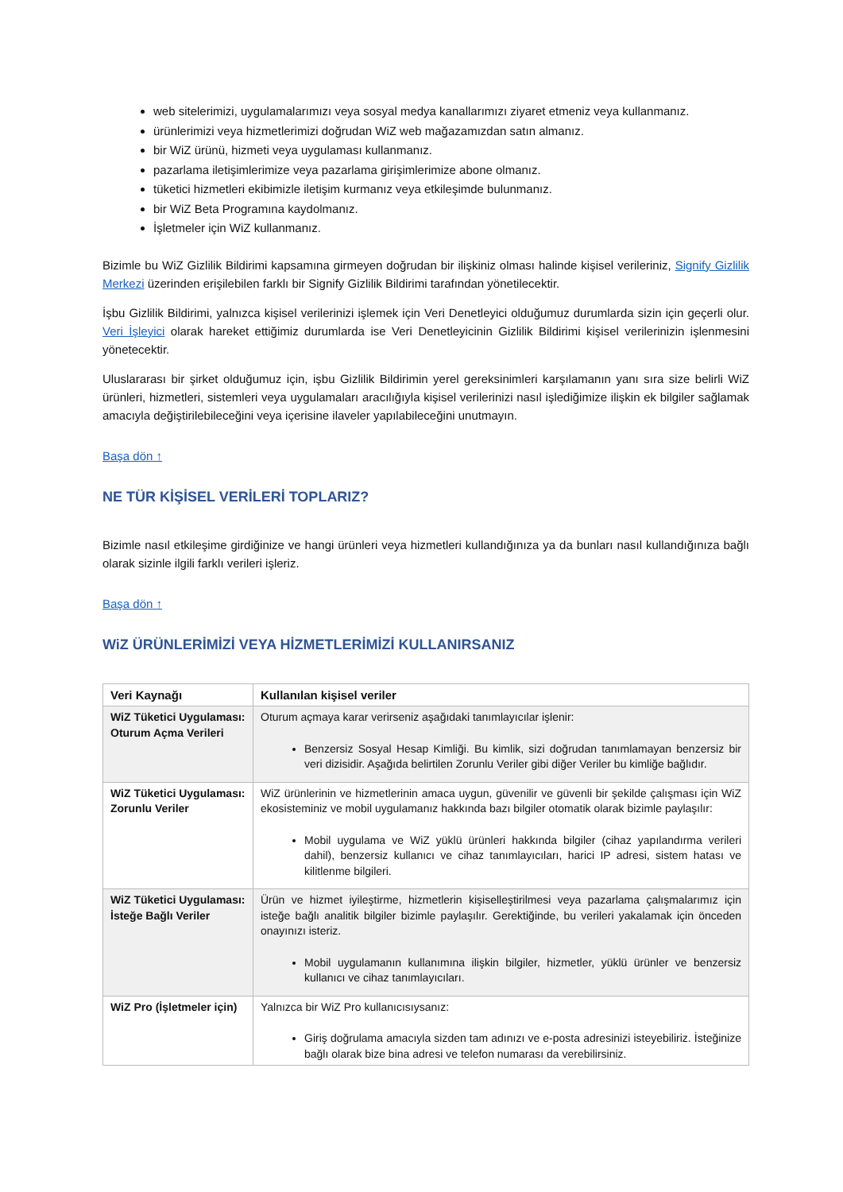web sitelerimizi, uygulamalarımızı veya sosyal medya kanallarımızı ziyaret etmeniz veya kullanmanız.
ürünlerimizi veya hizmetlerimizi doğrudan WiZ web mağazamızdan satın almanız.
bir WiZ ürünü, hizmeti veya uygulaması kullanmanız.
pazarlama iletişimlerimize veya pazarlama girişimlerimize abone olmanız.
tüketici hizmetleri ekibimizle iletişim kurmanız veya etkileşimde bulunmanız.
bir WiZ Beta Programına kaydolmanız.
İşletmeler için WiZ kullanmanız.
Bizimle bu WiZ Gizlilik Bildirimi kapsamına girmeyen doğrudan bir ilişkiniz olması halinde kişisel verileriniz, Signify Gizlilik Merkezi üzerinden erişilebilen farklı bir Signify Gizlilik Bildirimi tarafından yönetilecektir.
İşbu Gizlilik Bildirimi, yalnızca kişisel verilerinizi işlemek için Veri Denetleyici olduğumuz durumlarda sizin için geçerli olur. Veri İşleyici olarak hareket ettiğimiz durumlarda ise Veri Denetleyicinin Gizlilik Bildirimi kişisel verilerinizin işlenmesini yönetecektir.
Uluslararası bir şirket olduğumuz için, işbu Gizlilik Bildirimin yerel gereksinimleri karşılamanın yanı sıra size belirli WiZ ürünleri, hizmetleri, sistemleri veya uygulamaları aracılığıyla kişisel verilerinizi nasıl işlediğimize ilişkin ek bilgiler sağlamak amacıyla değiştirilebileceğini veya içerisine ilaveler yapılabileceğini unutmayın.
Başa dön ↑
NE TÜR KİŞİSEL VERİLERİ TOPLARIZ?
Bizimle nasıl etkileşime girdiğinize ve hangi ürünleri veya hizmetleri kullandığınıza ya da bunları nasıl kullandığınıza bağlı olarak sizinle ilgili farklı verileri işleriz.
Başa dön ↑
WiZ ÜRÜNLERİMİZİ VEYA HİZMETLERİMİZİ KULLANIRSANIZ
| Veri Kaynağı | Kullanılan kişisel veriler |
| --- | --- |
| WiZ Tüketici Uygulaması: Oturum Açma Verileri | Oturum açmaya karar verirseniz aşağıdaki tanımlayıcılar işlenir: Benzersiz Sosyal Hesap Kimliği. Bu kimlik, sizi doğrudan tanımlamayan benzersiz bir veri dizisidir. Aşağıda belirtilen Zorunlu Veriler gibi diğer Veriler bu kimliğe bağlıdır. |
| WiZ Tüketici Uygulaması: Zorunlu Veriler | WiZ ürünlerinin ve hizmetlerinin amaca uygun, güvenilir ve güvenli bir şekilde çalışması için WiZ ekosisteminiz ve mobil uygulamanız hakkında bazı bilgiler otomatik olarak bizimle paylaşılır: Mobil uygulama ve WiZ yüklü ürünleri hakkında bilgiler (cihaz yapılandırma verileri dahil), benzersiz kullanıcı ve cihaz tanımlayıcıları, harici IP adresi, sistem hatası ve kilitlenme bilgileri. |
| WiZ Tüketici Uygulaması: İsteğe Bağlı Veriler | Ürün ve hizmet iyileştirme, hizmetlerin kişiselleştirilmesi veya pazarlama çalışmalarımız için isteğe bağlı analitik bilgiler bizimle paylaşılır. Gerektiğinde, bu verileri yakalamak için önceden onayınızı isteriz. Mobil uygulamanın kullanımına ilişkin bilgiler, hizmetler, yüklü ürünler ve benzersiz kullanıcı ve cihaz tanımlayıcıları. |
| WiZ Pro (İşletmeler için) | Yalnızca bir WiZ Pro kullanıcısıysanız: Giriş doğrulama amacıyla sizden tam adınızı ve e-posta adresinizi isteyebiliriz. İsteğinize bağlı olarak bize bina adresi ve telefon numarası da verebilirsiniz. |